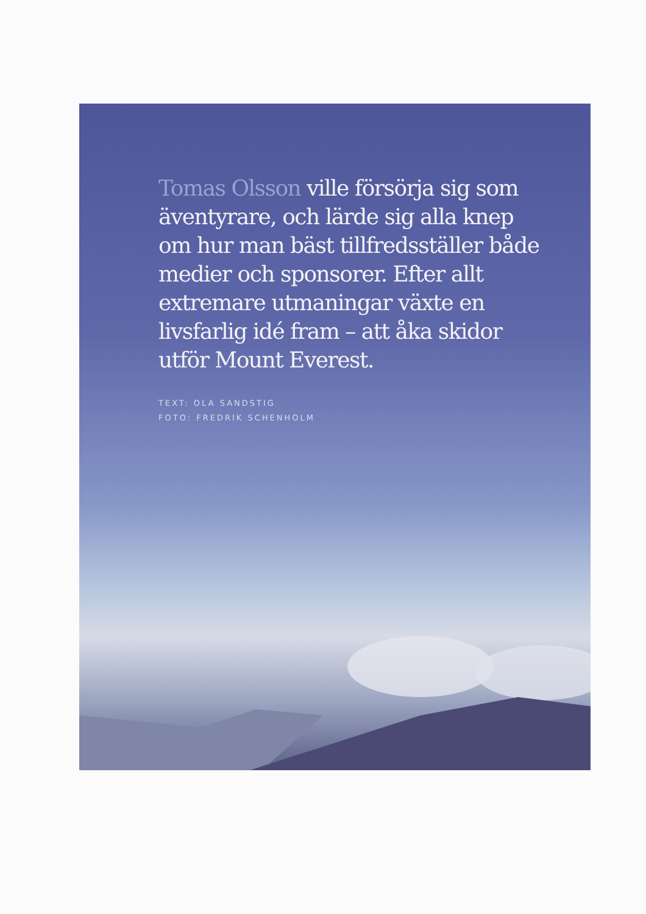Tomas Olsson ville försörja sig som äventyrare, och lärde sig alla knep om hur man bäst tillfredsställer både medier och sponsorer. Efter allt extremare utmaningar växte en livsfarlig idé fram – att åka skidor utför Mount Everest.
TEXT: OLA SANDSTIG
FOTO: FREDRIK SCHENHOLM